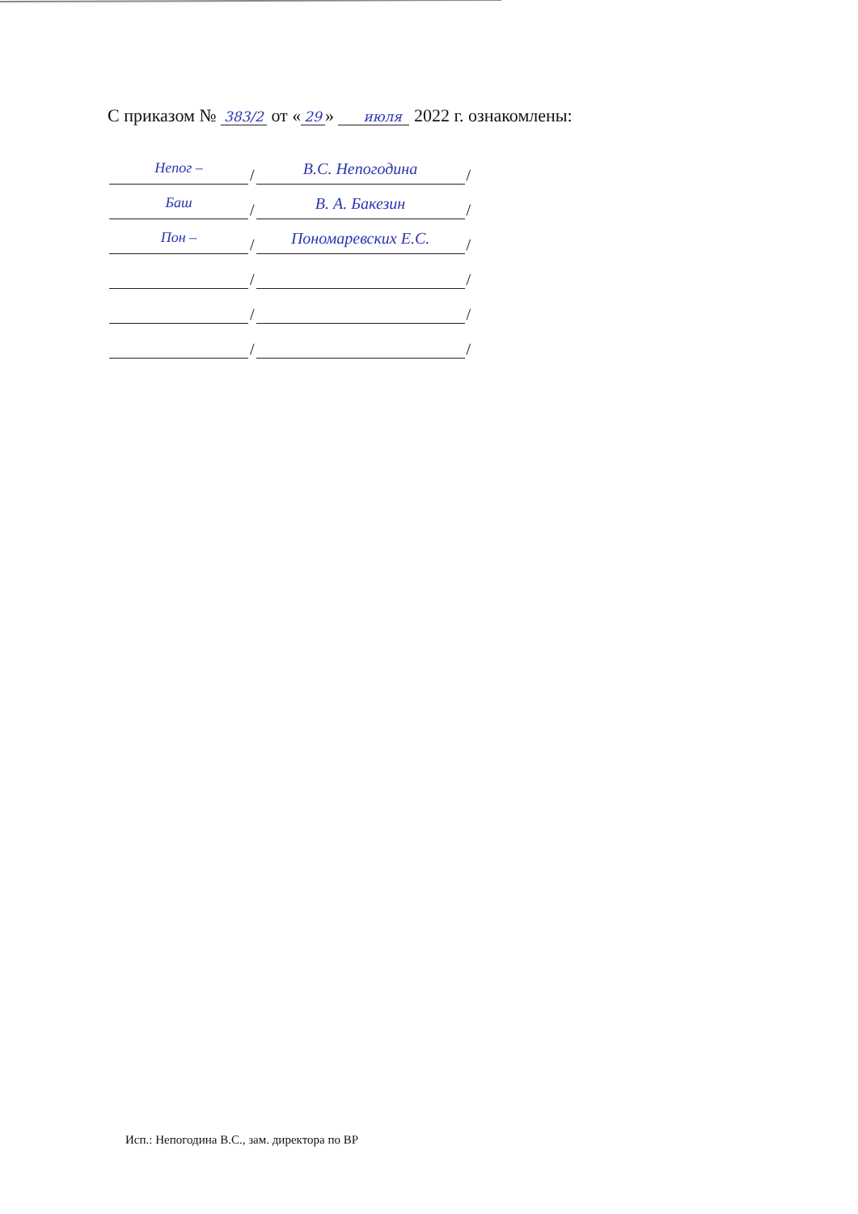С приказом № 383/2 от « 29 » июля 2022 г. ознакомлены:
Непог –
/
В.С. Непогодина
/
Баш
/
В. А. Бакезин
/
Пон –
/
Пономаревских Е.С.
/
/
/
/
/
/
/
Исп.: Непогодина В.С., зам. директора по ВР